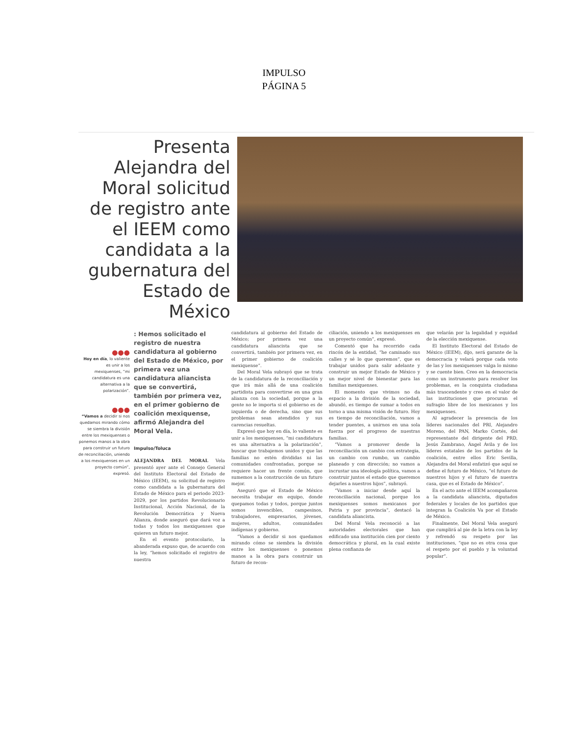IMPULSO
PÁGINA 5
Presenta Alejandra del Moral solicitud de registro ante el IEEM como candidata a la gubernatura del Estado de México
●●●
Hoy en día, lo valiente es unir a los mexiquenses, “mi candidatura es una alternativa a la polarización”.
●●●
“Vamos a decidir si nos quedamos mirando cómo se siembra la división entre los mexiquenses o ponemos manos a la obra para construir un futuro de reconciliación, uniendo a los mexiquenses en un proyecto común”, expresó.
: Hemos solicitado el registro de nuestra candidatura al gobierno del Estado de México, por primera vez una candidatura aliancista que se convertirá, también por primera vez, en el primer gobierno de coalición mexiquense, afirmó Alejandra del Moral Vela.
Impulso/Toluca
ALEJANDRA DEL MORAL Vela presentó ayer ante el Consejo General del Instituto Electoral del Estado de México (IEEM), su solicitud de registro como candidata a la gubernatura del Estado de México para el periodo 2023-2029, por los partidos Revolucionario Institucional, Acción Nacional, de la Revolución Democrática y Nueva Alianza, donde aseguró que dará voz a todas y todos los mexiquenses que quieren un futuro mejor.
En el evento protocolario, la abanderada expuso que, de acuerdo con la ley, “hemos solicitado el registro de nuestra
candidatura al gobierno del Estado de México; por primera vez una candidatura aliancista que se convertirá, también por primera vez, en el primer gobierno de coalición mexiquense”.
Del Moral Vela subrayó que se trata de la candidatura de la reconciliación y que irá más allá de una coalición partidista para convertirse en una gran alianza con la sociedad, porque a la gente no le importa si el gobierno es de izquierda o de derecha, sino que sus problemas sean atendidos y sus carencias resueltas.
Expresó que hoy en día, lo valiente es unir a los mexiquenses, “mi candidatura es una alternativa a la polarización”, buscar que trabajemos unidos y que las familias no estén divididas ni las comunidades confrontadas, porque se requiere hacer un frente común, que sumemos a la construcción de un futuro mejor.
Aseguró que el Estado de México necesita trabajar en equipo, donde quepamos todas y todos, porque juntos somos invencibles, campesinos, trabajadores, empresarios, jóvenes, mujeres, adultos, comunidades indígenas y gobierno.
“Vamos a decidir si nos quedamos mirando cómo se siembra la división entre los mexiquenses o ponemos manos a la obra para construir un futuro de recon-
ciliación, uniendo a los mexiquenses en un proyecto común”, expresó.
Comentó que ha recorrido cada rincón de la entidad, “he caminado sus calles y sé lo que queremos”, que es trabajar unidos para salir adelante y construir un mejor Estado de México y un mejor nivel de bienestar para las familias mexiquenses.
El momento que vivimos no da espacio a la división de la sociedad, abundó, es tiempo de sumar a todos en torno a una misma visión de futuro. Hoy es tiempo de reconciliación, vamos a tender puentes, a unirnos en una sola fuerza por el progreso de nuestras familias.
“Vamos a promover desde la reconciliación un cambio con estrategia, un cambio con rumbo, un cambio planeado y con dirección; no vamos a incrustar una ideología política, vamos a construir juntos el estado que queremos dejarles a nuestros hijos”, subrayó.
“Vamos a iniciar desde aquí la reconciliación nacional, porque los mexiquenses somos mexicanos por Patria y por provincia”, destacó la candidata aliancista.
Del Moral Vela reconoció a las autoridades electorales que han edificado una institución cien por ciento democrática y plural, en la cual existe plena confianza de
que velarán por la legalidad y equidad de la elección mexiquense.
El Instituto Electoral del Estado de México (IEEM), dijo, será garante de la democracia y velará porque cada voto de las y los mexiquenses valga lo mismo y se cuente bien. Creo en la democracia como un instrumento para resolver los problemas, es la conquista ciudadana más trascendente y creo en el valor de las instituciones que procuran el sufragio libre de los mexicanos y los mexiquenses.
Al agradecer la presencia de los líderes nacionales del PRI, Alejandro Moreno, del PAN, Marko Cortés, del representante del dirigente del PRD, Jesús Zambrano, Ángel Ávila y de los líderes estatales de los partidos de la coalición, entre ellos Eric Sevilla, Alejandra del Moral enfatizó que aquí se define el futuro de México, “el futuro de nuestros hijos y el futuro de nuestra casa, que es el Estado de México”.
En el acto ante el IEEM acompañaron a la candidata aliancista, diputados federales y locales de los partidos que integran la Coalición Va por el Estado de México.
Finalmente, Del Moral Vela aseguró que cumplirá al pie de la letra con la ley y refrendó su respeto por las instituciones, “que no es otra cosa que el respeto por el pueblo y la voluntad popular”.